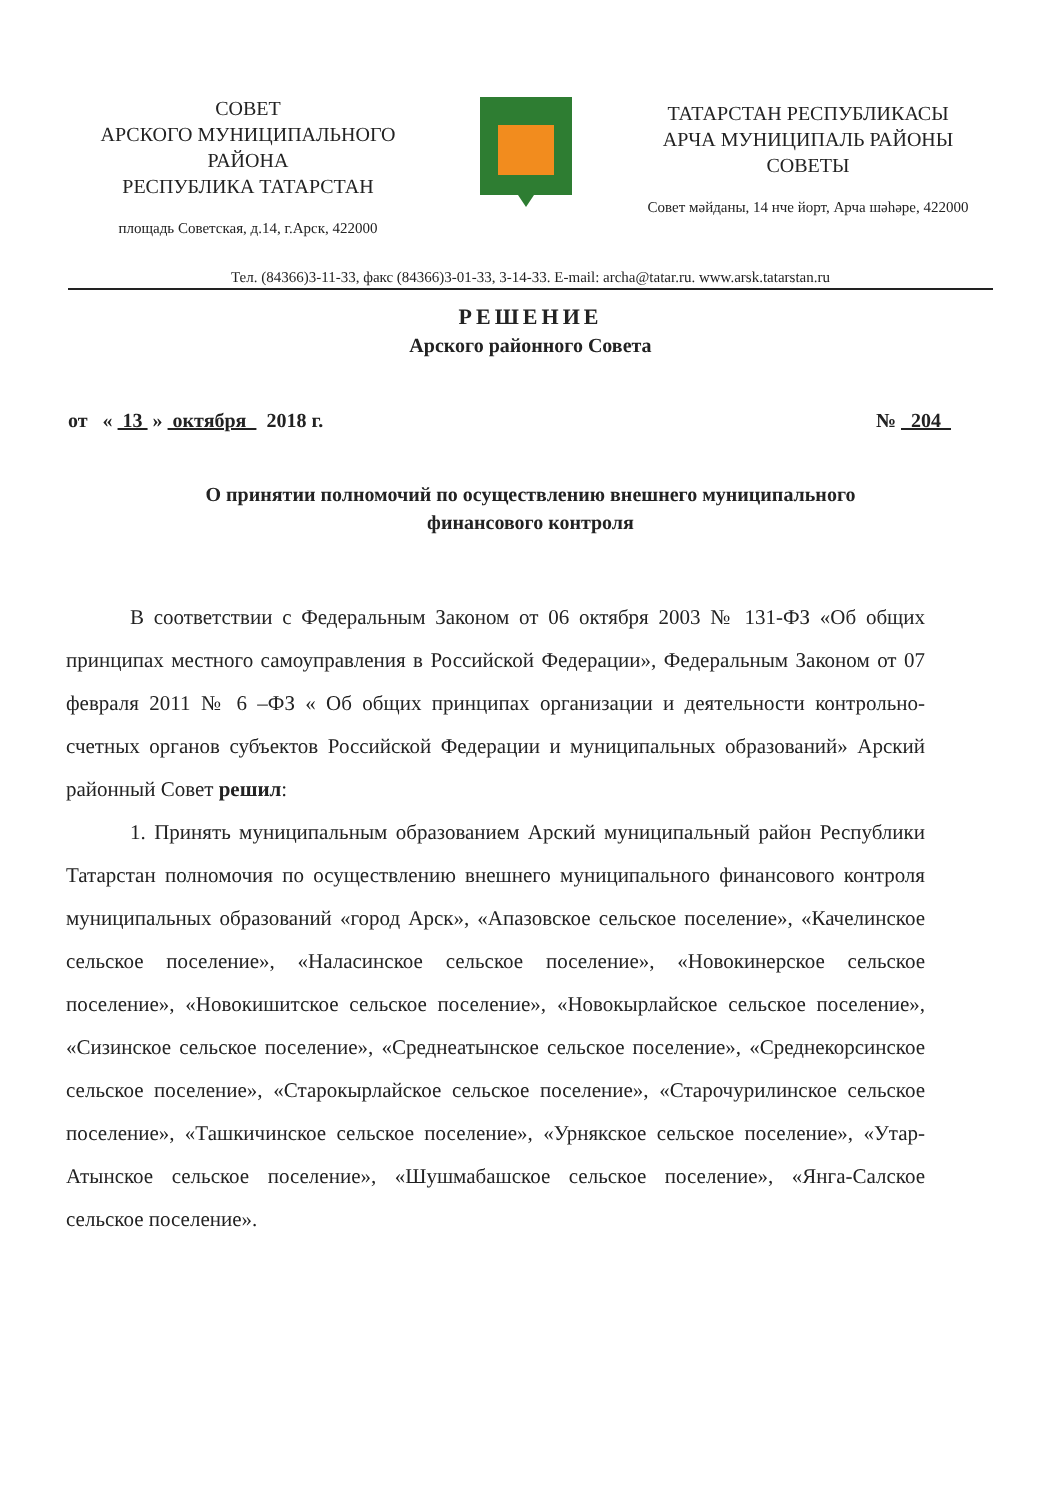СОВЕТ
АРСКОГО МУНИЦИПАЛЬНОГО РАЙОНА
РЕСПУБЛИКА ТАТАРСТАН
площадь Советская, д.14, г.Арск, 422000
ТАТАРСТАН РЕСПУБЛИКАСЫ
АРЧА МУНИЦИПАЛЬ РАЙОНЫ
СОВЕТЫ
Совет мәйданы, 14 нче йорт, Арча шәһәре, 422000
Тел. (84366)3-11-33, факс (84366)3-01-33, 3-14-33. E-mail: archa@tatar.ru. www.arsk.tatarstan.ru
РЕШЕНИЕ
Арского районного Совета
от « 13 » октября 2018 г. № 204
О принятии полномочий по осуществлению внешнего муниципального финансового контроля
В соответствии с Федеральным Законом от 06 октября 2003 № 131-ФЗ «Об общих принципах местного самоуправления в Российской Федерации», Федеральным Законом от 07 февраля 2011 № 6 –ФЗ « Об общих принципах организации и деятельности контрольно-счетных органов субъектов Российской Федерации и муниципальных образований» Арский районный Совет решил:
1. Принять муниципальным образованием Арский муниципальный район Республики Татарстан полномочия по осуществлению внешнего муниципального финансового контроля муниципальных образований «город Арск», «Апазовское сельское поселение», «Качелинское сельское поселение», «Наласинское сельское поселение», «Новокинерское сельское поселение», «Новокишитское сельское поселение», «Новокырлайское сельское поселение», «Сизинское сельское поселение», «Среднеатынское сельское поселение», «Среднекорсинское сельское поселение», «Старокырлайское сельское поселение», «Старочурилинское сельское поселение», «Ташкичинское сельское поселение», «Урнякское сельское поселение», «Утар-Атынское сельское поселение», «Шушмабашское сельское поселение», «Янга-Салское сельское поселение».